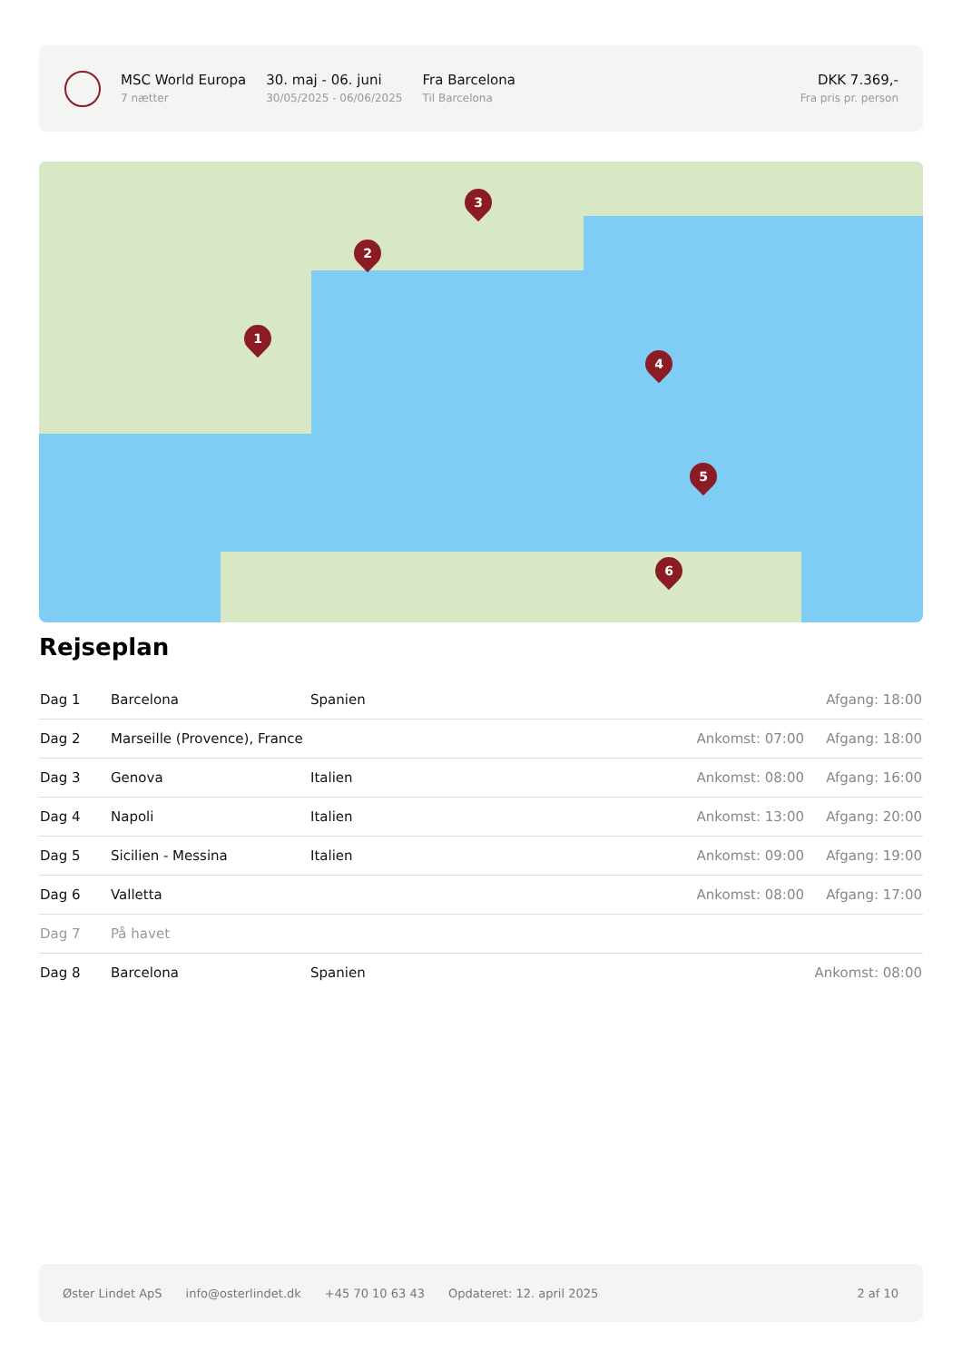MSC World Europa
7 nætter
30. maj - 06. juni
30/05/2025 - 06/06/2025
Fra Barcelona
Til Barcelona
DKK 7.369,-
Fra pris pr. person
1
2
3
4
5
6
Rejseplan
| Dag 1 | Barcelona | Spanien | | Afgang: 18:00 |
| Dag 2 | Marseille (Provence), France | | Ankomst: 07:00 | Afgang: 18:00 |
| Dag 3 | Genova | Italien | Ankomst: 08:00 | Afgang: 16:00 |
| Dag 4 | Napoli | Italien | Ankomst: 13:00 | Afgang: 20:00 |
| Dag 5 | Sicilien - Messina | Italien | Ankomst: 09:00 | Afgang: 19:00 |
| Dag 6 | Valletta | | Ankomst: 08:00 | Afgang: 17:00 |
| Dag 7 | På havet | | | |
| Dag 8 | Barcelona | Spanien | | Ankomst: 08:00 |
Øster Lindet ApS info@osterlindet.dk +45 70 10 63 43 Opdateret: 12. april 2025 2 af 10